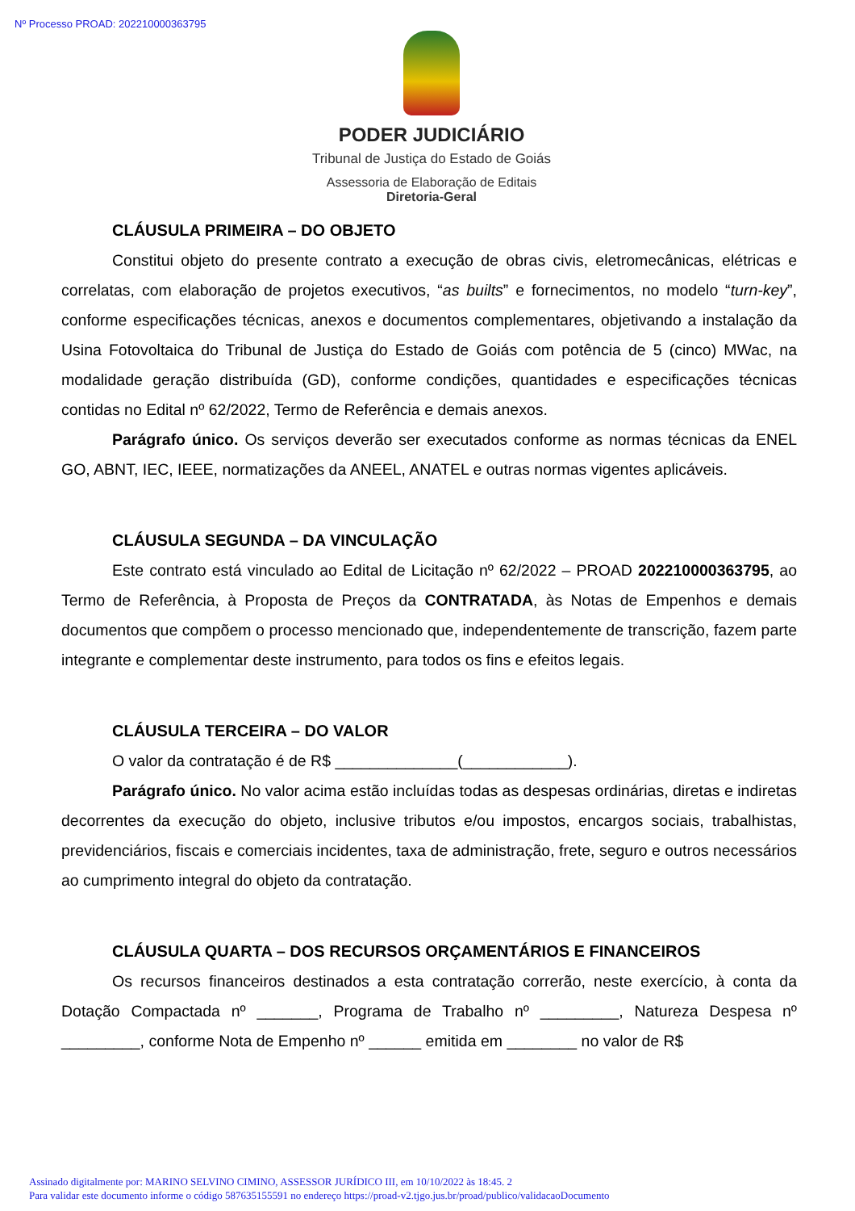Nº Processo PROAD: 202210000363795
PODER JUDICIÁRIO
Tribunal de Justiça do Estado de Goiás
Assessoria de Elaboração de Editais
Diretoria-Geral
CLÁUSULA PRIMEIRA – DO OBJETO
Constitui objeto do presente contrato a execução de obras civis, eletromecânicas, elétricas e correlatas, com elaboração de projetos executivos, “as builts” e fornecimentos, no modelo “turn-key”, conforme especificações técnicas, anexos e documentos complementares, objetivando a instalação da Usina Fotovoltaica do Tribunal de Justiça do Estado de Goiás com potência de 5 (cinco) MWac, na modalidade geração distribuída (GD), conforme condições, quantidades e especificações técnicas contidas no Edital nº 62/2022, Termo de Referência e demais anexos.
Parágrafo único. Os serviços deverão ser executados conforme as normas técnicas da ENEL GO, ABNT, IEC, IEEE, normatizações da ANEEL, ANATEL e outras normas vigentes aplicáveis.
CLÁUSULA SEGUNDA – DA VINCULAÇÃO
Este contrato está vinculado ao Edital de Licitação nº 62/2022 – PROAD 202210000363795, ao Termo de Referência, à Proposta de Preços da CONTRATADA, às Notas de Empenhos e demais documentos que compõem o processo mencionado que, independentemente de transcrição, fazem parte integrante e complementar deste instrumento, para todos os fins e efeitos legais.
CLÁUSULA TERCEIRA – DO VALOR
O valor da contratação é de R$ ______________(____________).
Parágrafo único. No valor acima estão incluídas todas as despesas ordinárias, diretas e indiretas decorrentes da execução do objeto, inclusive tributos e/ou impostos, encargos sociais, trabalhistas, previdenciários, fiscais e comerciais incidentes, taxa de administração, frete, seguro e outros necessários ao cumprimento integral do objeto da contratação.
CLÁUSULA QUARTA – DOS RECURSOS ORÇAMENTÁRIOS E FINANCEIROS
Os recursos financeiros destinados a esta contratação correrão, neste exercício, à conta da Dotação Compactada nº _______, Programa de Trabalho nº _________, Natureza Despesa nº _________, conforme Nota de Empenho nº ______ emitida em ________ no valor de R$
Assinado digitalmente por: MARINO SELVINO CIMINO, ASSESSOR JURÍDICO III, em 10/10/2022 às 18:45. 2
Para validar este documento informe o código 587635155591 no endereço https://proad-v2.tjgo.jus.br/proad/publico/validacaoDocumento